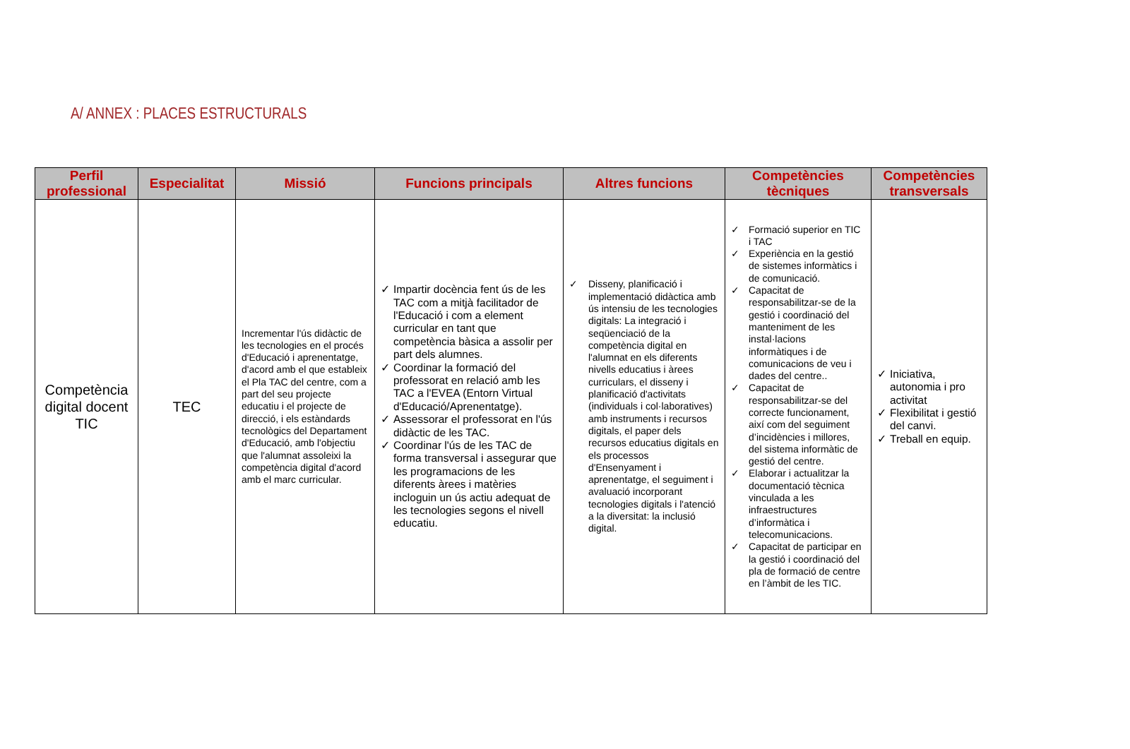A/ ANNEX : PLACES ESTRUCTURALS
| Perfil professional | Especialitat | Missió | Funcions principals | Altres funcions | Competències tècniques | Competències transversals |
| --- | --- | --- | --- | --- | --- | --- |
| Competència digital docent TIC | TEC | Incrementar l'ús didàctic de les tecnologies en el procés d'Educació i aprenentatge, d'acord amb el que estableix el Pla TAC del centre, com a part del seu projecte educatiu i el projecte de direcció, i els estàndards tecnològics del Departament d'Educació, amb l'objectiu que l'alumnat assoleixi la competència digital d'acord amb el marc curricular. | ✓ Impartir docència fent ús de les TAC com a mitjà facilitador de l'Educació i com a element curricular en tant que competència bàsica a assolir per part dels alumnes. ✓ Coordinar la formació del professorat en relació amb les TAC a l'EVEA (Entorn Virtual d'Educació/Aprenentatge). ✓ Assessorar el professorat en l'ús didàctic de les TAC. ✓ Coordinar l'ús de les TAC de forma transversal i assegurar que les programacions de les diferents àrees i matèries incloguin un ús actiu adequat de les tecnologies segons el nivell educatiu. | ✓ Disseny, planificació i implementació didàctica amb ús intensiu de les tecnologies digitals: La integració i seqüenciació de la competència digital en l'alumnat en els diferents nivells educatius i àrees curriculars, el disseny i planificació d'activitats (individuals i col·laboratives) amb instruments i recursos digitals, el paper dels recursos educatius digitals en els processos d'Ensenyament i aprenentatge, el seguiment i avaluació incorporant tecnologies digitals i l'atenció a la diversitat: la inclusió digital. | ✓ Formació superior en TIC i TAC ✓ Experiència en la gestió de sistemes informàtics i de comunicació. ✓ Capacitat de responsabilitzar-se de la gestió i coordinació del manteniment de les instal·lacions informàtiques i de comunicacions de veu i dades del centre.. ✓ Capacitat de responsabilitzar-se del correcte funcionament, així com del seguiment d’incidències i millores, del sistema informàtic de gestió del centre. ✓ Elaborar i actualitzar la documentació tècnica vinculada a les infraestructures d’informàtica i telecomunicacions. ✓ Capacitat de participar en la gestió i coordinació del pla de formació de centre en l’àmbit de les TIC. | ✓ Iniciativa, autonomia i pro activitat ✓ Flexibilitat i gestió del canvi. ✓ Treball en equip. |